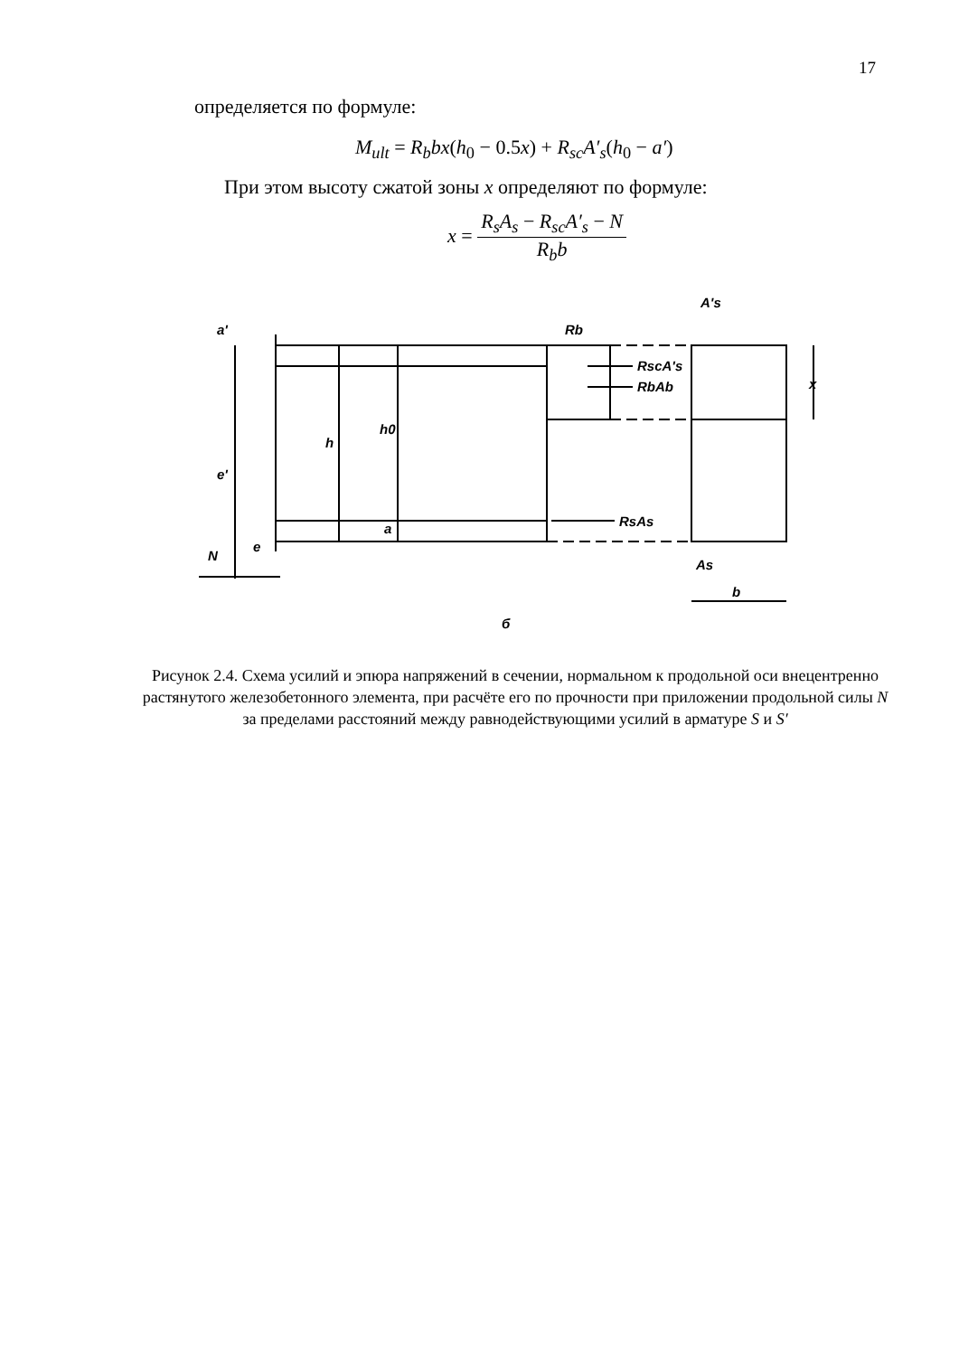17
определяется по формуле:
M<sub>ult</sub> = R<sub>b</sub>bx(h<sub>0</sub> − 0.5x) + R<sub>sc</sub>A′<sub>s</sub>(h<sub>0</sub> − a′)
При этом высоту сжатой зоны x определяют по формуле:
x = R<sub>s</sub>A<sub>s</sub> − R<sub>sc</sub>A′<sub>s</sub> − N R<sub>b</sub>b
Rb
RscA's
RbAb
RsAs
A's
As
b
x
N
a'
e'
h
h0
a
e
б
Рисунок 2.4. Схема усилий и эпюра напряжений в сечении, нормальном к продольной оси внецентренно растянутого железобетонного элемента, при расчёте его по прочности при приложении продольной силы N за пределами расстояний между равнодействующими усилий в арматуре S и S′